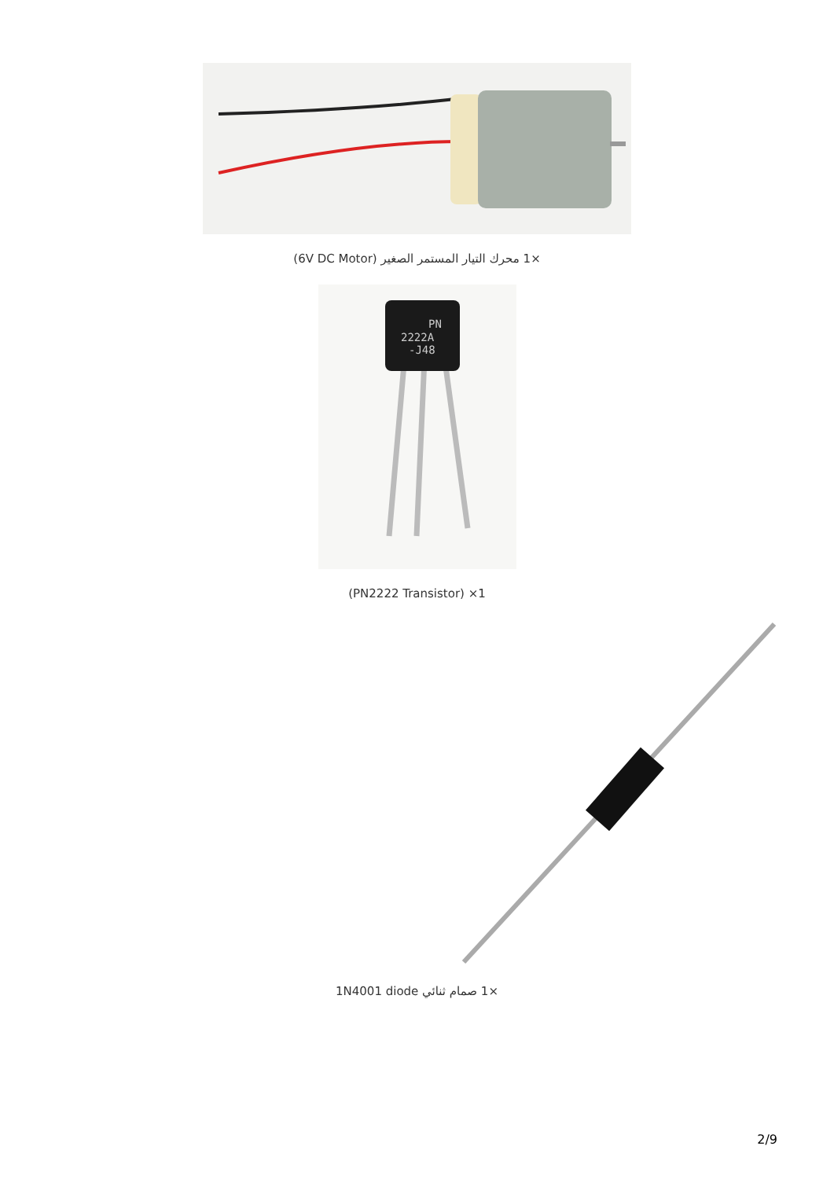×1 محرك التيار المستمر الصغير (6V DC Motor)
PN
2222A
-J48
(PN2222 Transistor) ×1
×1 صمام ثنائي 1N4001 diode
2/9